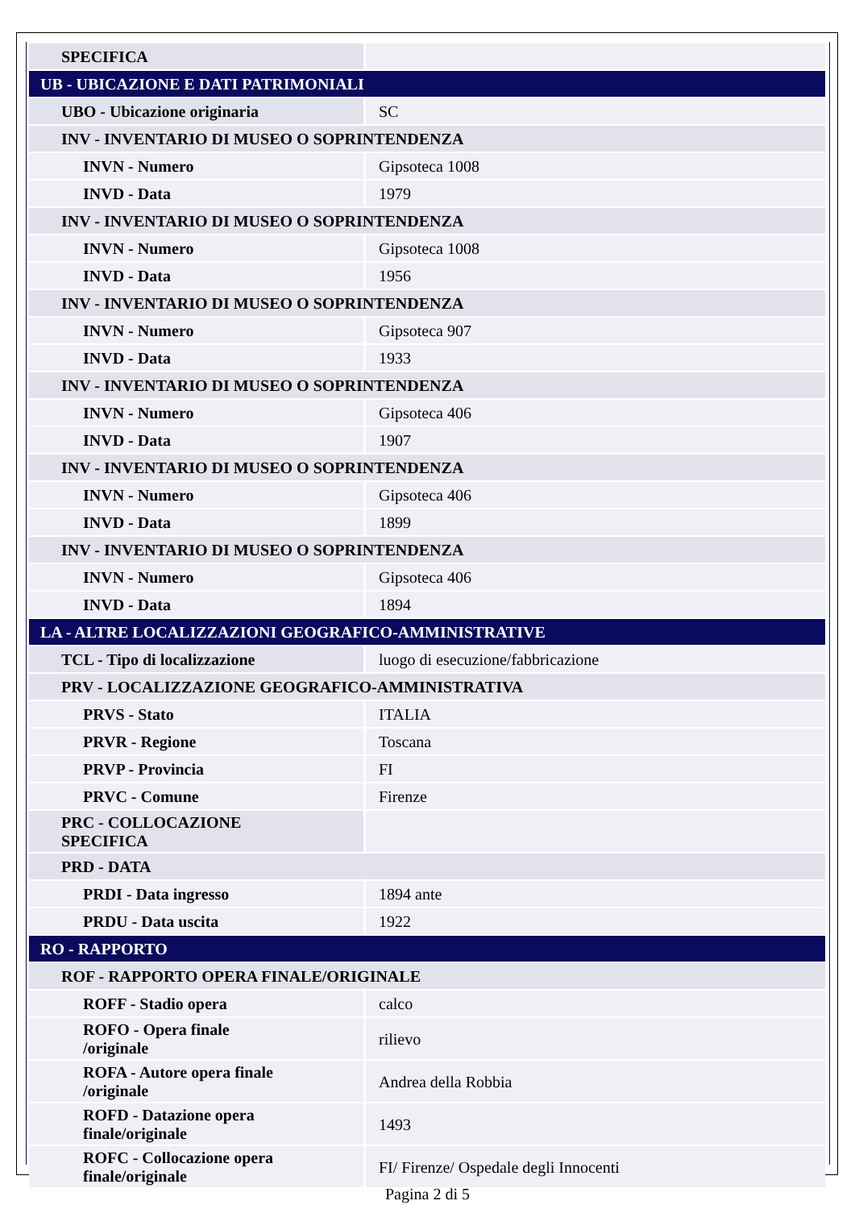| SPECIFICA | |
| UB - UBICAZIONE E DATI PATRIMONIALI | |
| UBO - Ubicazione originaria | SC |
| INV - INVENTARIO DI MUSEO O SOPRINTENDENZA | |
| INVN - Numero | Gipsoteca 1008 |
| INVD - Data | 1979 |
| INV - INVENTARIO DI MUSEO O SOPRINTENDENZA | |
| INVN - Numero | Gipsoteca 1008 |
| INVD - Data | 1956 |
| INV - INVENTARIO DI MUSEO O SOPRINTENDENZA | |
| INVN - Numero | Gipsoteca 907 |
| INVD - Data | 1933 |
| INV - INVENTARIO DI MUSEO O SOPRINTENDENZA | |
| INVN - Numero | Gipsoteca 406 |
| INVD - Data | 1907 |
| INV - INVENTARIO DI MUSEO O SOPRINTENDENZA | |
| INVN - Numero | Gipsoteca 406 |
| INVD - Data | 1899 |
| INV - INVENTARIO DI MUSEO O SOPRINTENDENZA | |
| INVN - Numero | Gipsoteca 406 |
| INVD - Data | 1894 |
| LA - ALTRE LOCALIZZAZIONI GEOGRAFICO-AMMINISTRATIVE | |
| TCL - Tipo di localizzazione | luogo di esecuzione/fabbricazione |
| PRV - LOCALIZZAZIONE GEOGRAFICO-AMMINISTRATIVA | |
| PRVS - Stato | ITALIA |
| PRVR - Regione | Toscana |
| PRVP - Provincia | FI |
| PRVC - Comune | Firenze |
| PRC - COLLOCAZIONE SPECIFICA | |
| PRD - DATA | |
| PRDI - Data ingresso | 1894 ante |
| PRDU - Data uscita | 1922 |
| RO - RAPPORTO | |
| ROF - RAPPORTO OPERA FINALE/ORIGINALE | |
| ROFF - Stadio opera | calco |
| ROFO - Opera finale /originale | rilievo |
| ROFA - Autore opera finale /originale | Andrea della Robbia |
| ROFD - Datazione opera finale/originale | 1493 |
| ROFC - Collocazione opera finale/originale | FI/ Firenze/ Ospedale degli Innocenti |
Pagina 2 di 5